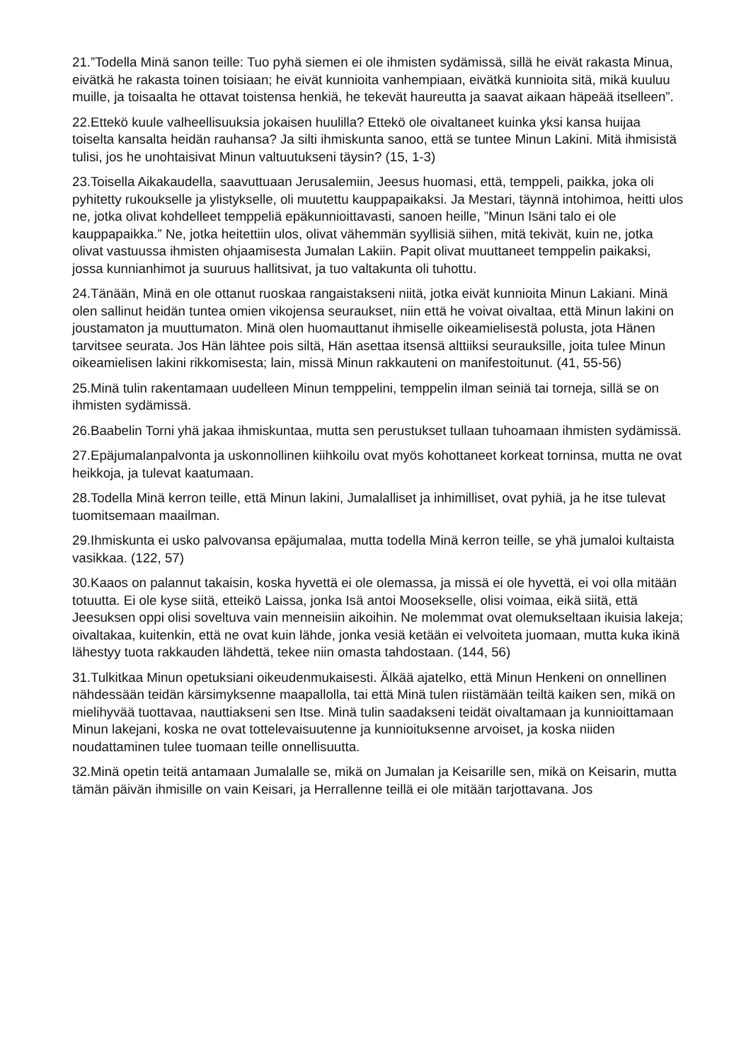21.”Todella Minä sanon teille: Tuo pyhä siemen ei ole ihmisten sydämissä, sillä he eivät rakasta Minua, eivätkä he rakasta toinen toisiaan; he eivät kunnioita vanhempiaan, eivätkä kunnioita sitä, mikä kuuluu muille, ja toisaalta he ottavat toistensa henkiä, he tekevät haureutta ja saavat aikaan häpeää itselleen”.
22.Ettekö kuule valheellisuuksia jokaisen huulilla? Ettekö ole oivaltaneet kuinka yksi kansa huijaa toiselta kansalta heidän rauhansa? Ja silti ihmiskunta sanoo, että se tuntee Minun Lakini. Mitä ihmisistä tulisi, jos he unohtaisivat Minun valtuutukseni täysin? (15, 1-3)
23.Toisella Aikakaudella, saavuttuaan Jerusalemiin, Jeesus huomasi, että, temppeli, paikka, joka oli pyhitetty rukoukselle ja ylistykselle, oli muutettu kauppapaikaksi. Ja Mestari, täynnä intohimoa, heitti ulos ne, jotka olivat kohdelleet temppeliä epäkunnioittavasti, sanoen heille, ”Minun Isäni talo ei ole kauppapaikka.” Ne, jotka heitettiin ulos, olivat vähemmän syyllisiä siihen, mitä tekivät, kuin ne, jotka olivat vastuussa ihmisten ohjaamisesta Jumalan Lakiin. Papit olivat muuttaneet temppelin paikaksi, jossa kunnianhimot ja suuruus hallitsivat, ja tuo valtakunta oli tuhottu.
24.Tänään, Minä en ole ottanut ruoskaa rangaistakseni niitä, jotka eivät kunnioita Minun Lakiani. Minä olen sallinut heidän tuntea omien vikojensa seuraukset, niin että he voivat oivaltaa, että Minun lakini on joustamaton ja muuttumaton. Minä olen huomauttanut ihmiselle oikeamielisestä polusta, jota Hänen tarvitsee seurata. Jos Hän lähtee pois siltä, Hän asettaa itsensä alttiiksi seurauksille, joita tulee Minun oikeamielisen lakini rikkomisesta; lain, missä Minun rakkauteni on manifestoitunut. (41, 55-56)
25.Minä tulin rakentamaan uudelleen Minun temppelini, temppelin ilman seiniä tai torneja, sillä se on ihmisten sydämissä.
26.Baabelin Torni yhä jakaa ihmiskuntaa, mutta sen perustukset tullaan tuhoamaan ihmisten sydämissä.
27.Epäjumalanpalvonta ja uskonnollinen kiihkoilu ovat myös kohottaneet korkeat torninsa, mutta ne ovat heikkoja, ja tulevat kaatumaan.
28.Todella Minä kerron teille, että Minun lakini, Jumalalliset ja inhimilliset, ovat pyhiä, ja he itse tulevat tuomitsemaan maailman.
29.Ihmiskunta ei usko palvovansa epäjumalaa, mutta todella Minä kerron teille, se yhä jumaloi kultaista vasikkaa. (122, 57)
30.Kaaos on palannut takaisin, koska hyvettä ei ole olemassa, ja missä ei ole hyvettä, ei voi olla mitään totuutta. Ei ole kyse siitä, etteikö Laissa, jonka Isä antoi Moosekselle, olisi voimaa, eikä siitä, että Jeesuksen oppi olisi soveltuva vain menneisiin aikoihin. Ne molemmat ovat olemukseltaan ikuisia lakeja; oivaltakaa, kuitenkin, että ne ovat kuin lähde, jonka vesiä ketään ei velvoiteta juomaan, mutta kuka ikinä lähestyy tuota rakkauden lähdettä, tekee niin omasta tahdostaan. (144, 56)
31.Tulkitkaa Minun opetuksiani oikeudenmukaisesti. Älkää ajatelko, että Minun Henkeni on onnellinen nähdessään teidän kärsimyksenne maapallolla, tai että Minä tulen riistämään teiltä kaiken sen, mikä on mielihyvää tuottavaa, nauttiakseni sen Itse. Minä tulin saadakseni teidät oivaltamaan ja kunnioittamaan Minun lakejani, koska ne ovat tottelevaisuutenne ja kunnioituksenne arvoiset, ja koska niiden noudattaminen tulee tuomaan teille onnellisuutta.
32.Minä opetin teitä antamaan Jumalalle se, mikä on Jumalan ja Keisarille sen, mikä on Keisarin, mutta tämän päivän ihmisille on vain Keisari, ja Herrallenne teillä ei ole mitään tarjottavana. Jos